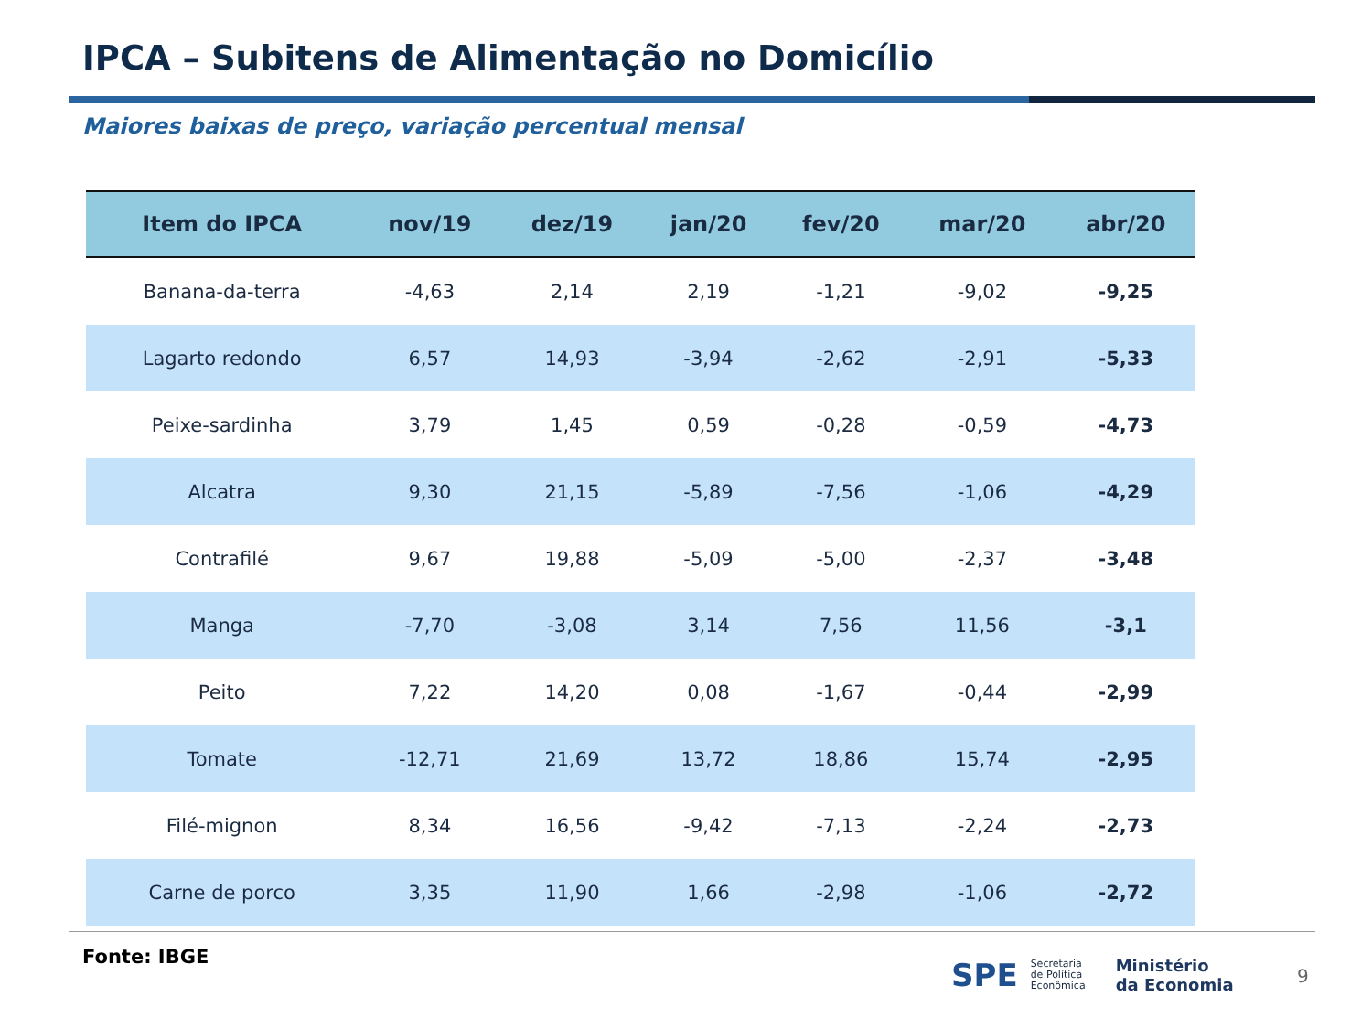IPCA – Subitens de Alimentação no Domicílio
Maiores baixas de preço, variação percentual mensal
| Item do IPCA | nov/19 | dez/19 | jan/20 | fev/20 | mar/20 | abr/20 |
| --- | --- | --- | --- | --- | --- | --- |
| Banana-da-terra | -4,63 | 2,14 | 2,19 | -1,21 | -9,02 | -9,25 |
| Lagarto redondo | 6,57 | 14,93 | -3,94 | -2,62 | -2,91 | -5,33 |
| Peixe-sardinha | 3,79 | 1,45 | 0,59 | -0,28 | -0,59 | -4,73 |
| Alcatra | 9,30 | 21,15 | -5,89 | -7,56 | -1,06 | -4,29 |
| Contrafilé | 9,67 | 19,88 | -5,09 | -5,00 | -2,37 | -3,48 |
| Manga | -7,70 | -3,08 | 3,14 | 7,56 | 11,56 | -3,1 |
| Peito | 7,22 | 14,20 | 0,08 | -1,67 | -0,44 | -2,99 |
| Tomate | -12,71 | 21,69 | 13,72 | 18,86 | 15,74 | -2,95 |
| Filé-mignon | 8,34 | 16,56 | -9,42 | -7,13 | -2,24 | -2,73 |
| Carne de porco | 3,35 | 11,90 | 1,66 | -2,98 | -1,06 | -2,72 |
Fonte: IBGE
SPE Secretaria
de Política
Econômica Ministério
da Economia
9